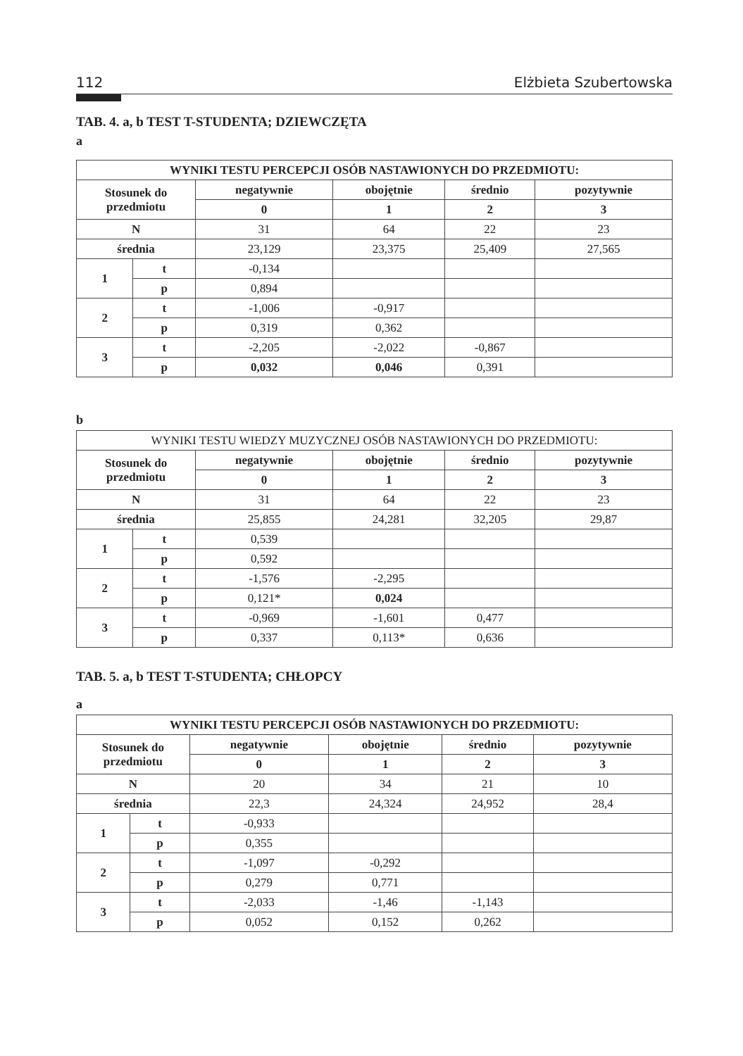112 Elżbieta Szubertowska
TAB. 4. a, b TEST T-STUDENTA; DZIEWCZĘTA
a
| WYNIKI TESTU PERCEPCJI OSÓB NASTAWIONYCH DO PRZEDMIOTU: | | | | | |
| --- | --- | --- | --- | --- | --- |
| Stosunek do przedmiotu | | negatywnie | obojętnie | średnio | pozytywnie |
| | | 0 | 1 | 2 | 3 |
| N | | 31 | 64 | 22 | 23 |
| średnia | | 23,129 | 23,375 | 25,409 | 27,565 |
| 1 | t | -0,134 | | | |
| | p | 0,894 | | | |
| 2 | t | -1,006 | -0,917 | | |
| | p | 0,319 | 0,362 | | |
| 3 | t | -2,205 | -2,022 | -0,867 | |
| | p | 0,032 | 0,046 | 0,391 | |
b
| WYNIKI TESTU WIEDZY MUZYCZNEJ OSÓB NASTAWIONYCH DO PRZEDMIOTU: | | | | | |
| Stosunek do przedmiotu | | negatywnie | obojętnie | średnio | pozytywnie |
| | | 0 | 1 | 2 | 3 |
| N | | 31 | 64 | 22 | 23 |
| średnia | | 25,855 | 24,281 | 32,205 | 29,87 |
| 1 | t | 0,539 | | | |
| | p | 0,592 | | | |
| 2 | t | -1,576 | -2,295 | | |
| | p | 0,121* | 0,024 | | |
| 3 | t | -0,969 | -1,601 | 0,477 | |
| | p | 0,337 | 0,113* | 0,636 | |
TAB. 5. a, b TEST T-STUDENTA; CHŁOPCY
a
| WYNIKI TESTU PERCEPCJI OSÓB NASTAWIONYCH DO PRZEDMIOTU: | | | | | |
| --- | --- | --- | --- | --- | --- |
| Stosunek do przedmiotu | | negatywnie | obojętnie | średnio | pozytywnie |
| | | 0 | 1 | 2 | 3 |
| N | | 20 | 34 | 21 | 10 |
| średnia | | 22,3 | 24,324 | 24,952 | 28,4 |
| 1 | t | -0,933 | | | |
| | p | 0,355 | | | |
| 2 | t | -1,097 | -0,292 | | |
| | p | 0,279 | 0,771 | | |
| 3 | t | -2,033 | -1,46 | -1,143 | |
| | p | 0,052 | 0,152 | 0,262 | |